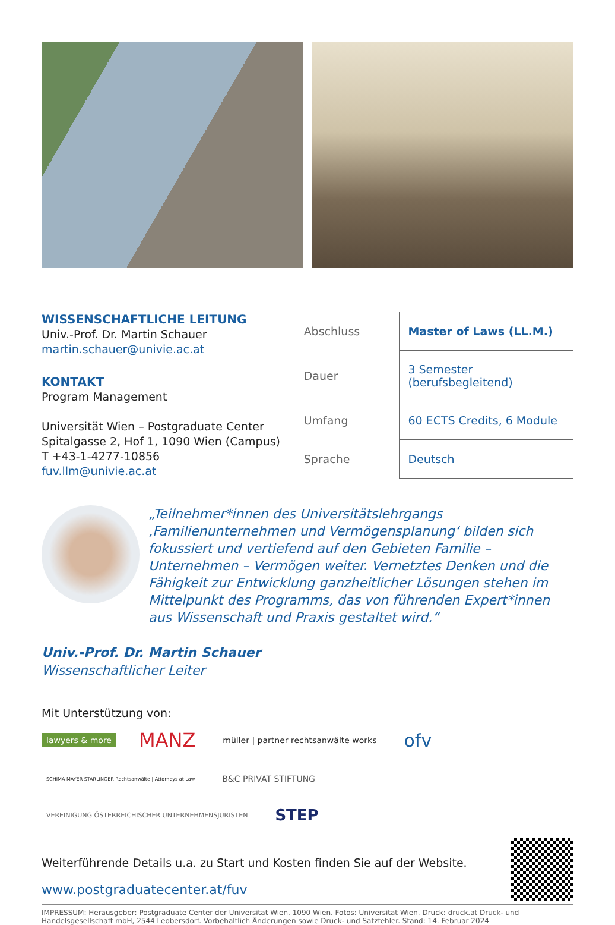WISSENSCHAFTLICHE LEITUNG
Univ.-Prof. Dr. Martin Schauer
martin.schauer@univie.ac.at
KONTAKT
Program Management
Universität Wien – Postgraduate Center
Spitalgasse 2, Hof 1, 1090 Wien (Campus)
T +43-1-4277-10856
fuv.llm@univie.ac.at
| Abschluss | Master of Laws (LL.M.) |
| Dauer | 3 Semester (berufsbegleitend) |
| Umfang | 60 ECTS Credits, 6 Module |
| Sprache | Deutsch |
„Teilnehmer*innen des Universitätslehrgangs ‚Familienunternehmen und Vermögensplanung‘ bilden sich fokussiert und vertiefend auf den Gebieten Familie – Unternehmen – Vermögen weiter. Vernetztes Denken und die Fähigkeit zur Entwicklung ganzheitlicher Lösungen stehen im Mittelpunkt des Programms, das von führenden Expert*innen aus Wissenschaft und Praxis gestaltet wird.“
Univ.-Prof. Dr. Martin Schauer
Wissenschaftlicher Leiter
Mit Unterstützung von:
lawyers & more MANZ müller | partner rechtsanwälte works ofv SCHIMA MAYER STARLINGER Rechtsanwälte | Attorneys at Law B&C PRIVAT STIFTUNG VEREINIGUNG ÖSTERREICHISCHER UNTERNEHMENSJURISTEN STEP
Weiterführende Details u.a. zu Start und Kosten finden Sie auf der Website.
www.postgraduatecenter.at/fuv
IMPRESSUM: Herausgeber: Postgraduate Center der Universität Wien, 1090 Wien. Fotos: Universität Wien. Druck: druck.at Druck- und Handelsgesellschaft mbH, 2544 Leobersdorf. Vorbehaltlich Änderungen sowie Druck- und Satzfehler. Stand: 14. Februar 2024